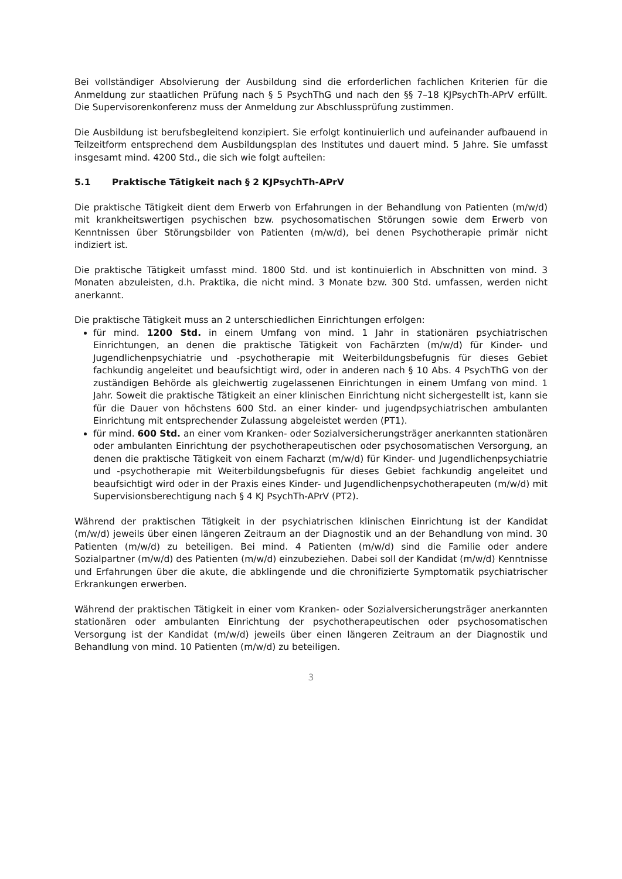Bei vollständiger Absolvierung der Ausbildung sind die erforderlichen fachlichen Kriterien für die Anmeldung zur staatlichen Prüfung nach § 5 PsychThG und nach den §§ 7–18 KJPsychTh-APrV erfüllt. Die Supervisorenkonferenz muss der Anmeldung zur Abschlussprüfung zustimmen.
Die Ausbildung ist berufsbegleitend konzipiert. Sie erfolgt kontinuierlich und aufeinander aufbauend in Teilzeitform entsprechend dem Ausbildungsplan des Institutes und dauert mind. 5 Jahre. Sie umfasst insgesamt mind. 4200 Std., die sich wie folgt aufteilen:
5.1 Praktische Tätigkeit nach § 2 KJPsychTh-APrV
Die praktische Tätigkeit dient dem Erwerb von Erfahrungen in der Behandlung von Patienten (m/w/d) mit krankheitswertigen psychischen bzw. psychosomatischen Störungen sowie dem Erwerb von Kenntnissen über Störungsbilder von Patienten (m/w/d), bei denen Psychotherapie primär nicht indiziert ist.
Die praktische Tätigkeit umfasst mind. 1800 Std. und ist kontinuierlich in Abschnitten von mind. 3 Monaten abzuleisten, d.h. Praktika, die nicht mind. 3 Monate bzw. 300 Std. umfassen, werden nicht anerkannt.
Die praktische Tätigkeit muss an 2 unterschiedlichen Einrichtungen erfolgen:
für mind. 1200 Std. in einem Umfang von mind. 1 Jahr in stationären psychiatrischen Einrichtungen, an denen die praktische Tätigkeit von Fachärzten (m/w/d) für Kinder- und Jugendlichenpsychiatrie und -psychotherapie mit Weiterbildungsbefugnis für dieses Gebiet fachkundig angeleitet und beaufsichtigt wird, oder in anderen nach § 10 Abs. 4 PsychThG von der zuständigen Behörde als gleichwertig zugelassenen Einrichtungen in einem Umfang von mind. 1 Jahr. Soweit die praktische Tätigkeit an einer klinischen Einrichtung nicht sichergestellt ist, kann sie für die Dauer von höchstens 600 Std. an einer kinder- und jugendpsychiatrischen ambulanten Einrichtung mit entsprechender Zulassung abgeleistet werden (PT1).
für mind. 600 Std. an einer vom Kranken- oder Sozialversicherungsträger anerkannten stationären oder ambulanten Einrichtung der psychotherapeutischen oder psychosomatischen Versorgung, an denen die praktische Tätigkeit von einem Facharzt (m/w/d) für Kinder- und Jugendlichenpsychiatrie und -psychotherapie mit Weiterbildungsbefugnis für dieses Gebiet fachkundig angeleitet und beaufsichtigt wird oder in der Praxis eines Kinder- und Jugendlichenpsychotherapeuten (m/w/d) mit Supervisionsberechtigung nach § 4 KJ PsychTh-APrV (PT2).
Während der praktischen Tätigkeit in der psychiatrischen klinischen Einrichtung ist der Kandidat (m/w/d) jeweils über einen längeren Zeitraum an der Diagnostik und an der Behandlung von mind. 30 Patienten (m/w/d) zu beteiligen. Bei mind. 4 Patienten (m/w/d) sind die Familie oder andere Sozialpartner (m/w/d) des Patienten (m/w/d) einzubeziehen. Dabei soll der Kandidat (m/w/d) Kenntnisse und Erfahrungen über die akute, die abklingende und die chronifizierte Symptomatik psychiatrischer Erkrankungen erwerben.
Während der praktischen Tätigkeit in einer vom Kranken- oder Sozialversicherungsträger anerkannten stationären oder ambulanten Einrichtung der psychotherapeutischen oder psychosomatischen Versorgung ist der Kandidat (m/w/d) jeweils über einen längeren Zeitraum an der Diagnostik und Behandlung von mind. 10 Patienten (m/w/d) zu beteiligen.
3